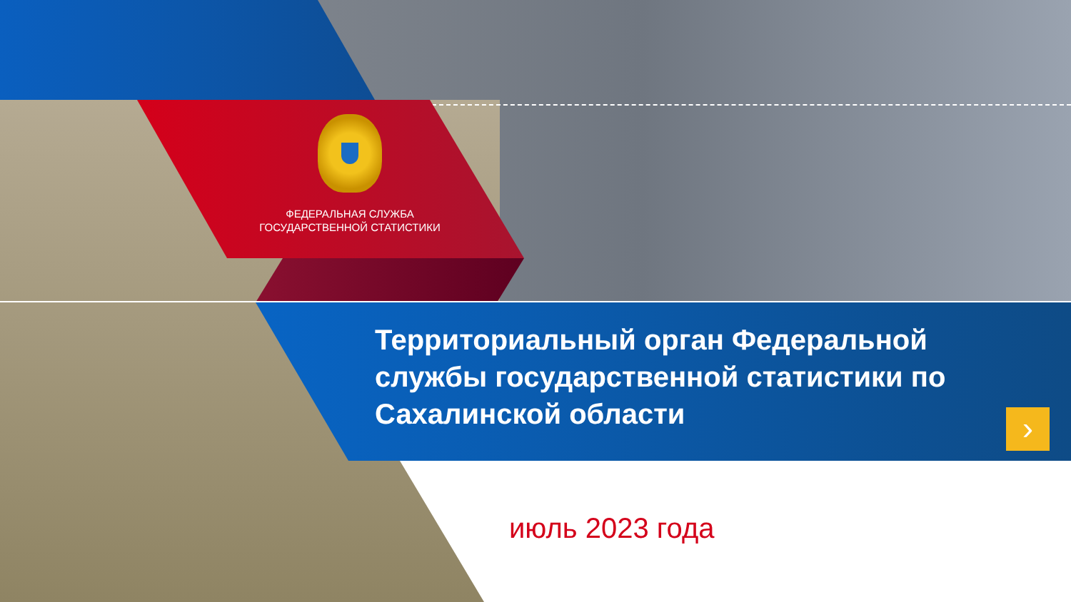ФЕДЕРАЛЬНАЯ СЛУЖБА
ГОСУДАРСТВЕННОЙ СТАТИСТИКИ
Территориальный орган Федеральной службы государственной статистики по Сахалинской области
›
июль 2023 года